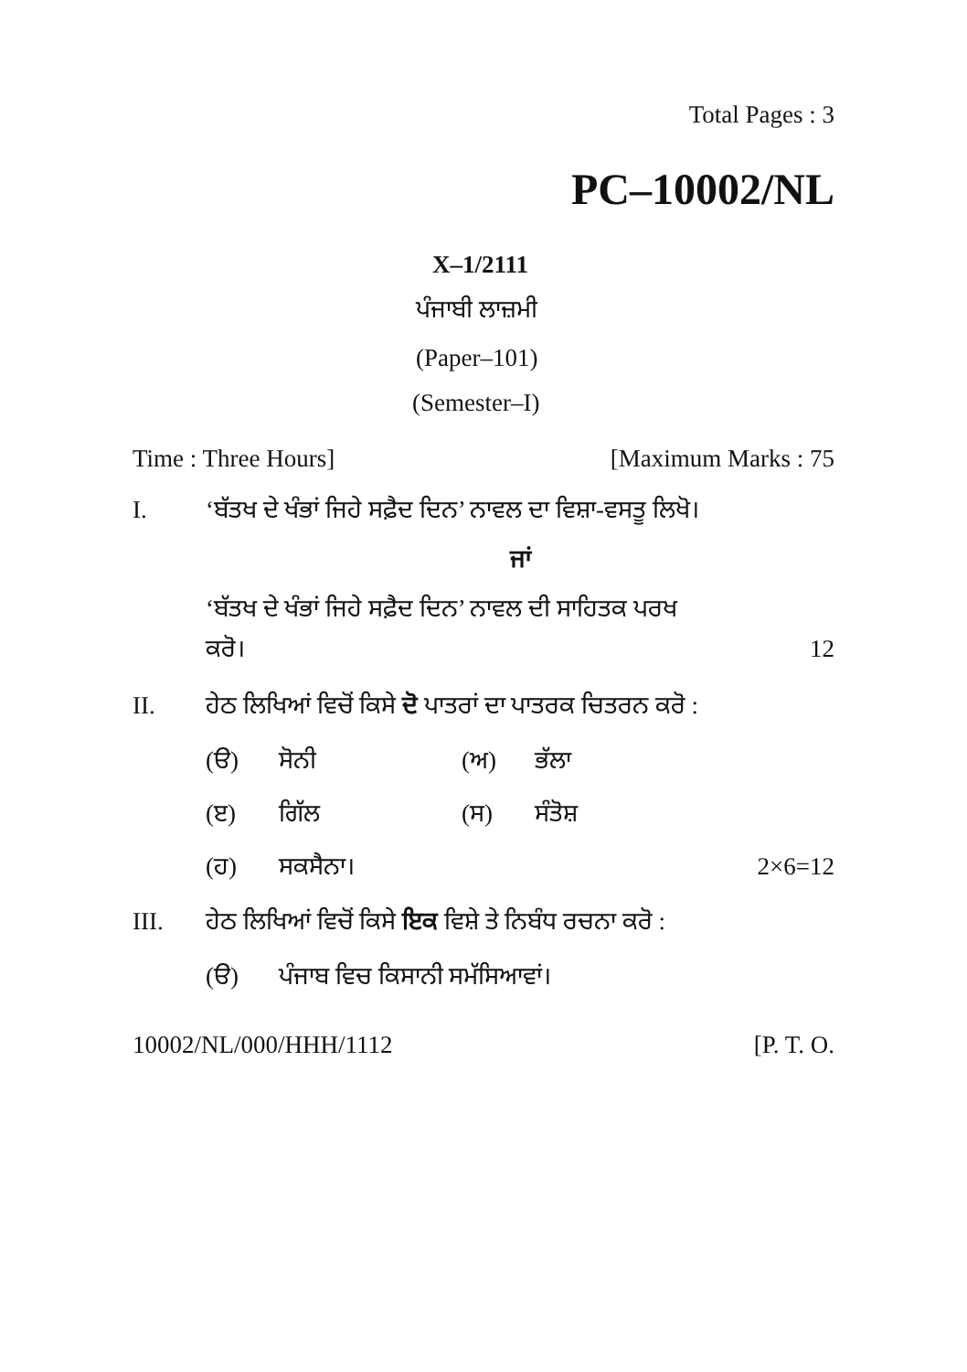Total Pages : 3
PC–10002/NL
X–1/2111
ਪੰਜਾਬੀ ਲਾਜ਼ਮੀ
(Paper–101)
(Semester–I)
Time : Three Hours] [Maximum Marks : 75
I. ‘ਬੱਤਖ ਦੇ ਖੰਭਾਂ ਜਿਹੇ ਸਫ਼ੈਦ ਦਿਨ’ ਨਾਵਲ ਦਾ ਵਿਸ਼ਾ-ਵਸਤੂ ਲਿਖੋ।
ਜਾਂ
‘ਬੱਤਖ ਦੇ ਖੰਭਾਂ ਜਿਹੇ ਸਫ਼ੈਦ ਦਿਨ’ ਨਾਵਲ ਦੀ ਸਾਹਿਤਕ ਪਰਖ
ਕਰੋ। 12
II. ਹੇਠ ਲਿਖਿਆਂ ਵਿਚੋਂ ਕਿਸੇ ਦੋ ਪਾਤਰਾਂ ਦਾ ਪਾਤਰਕ ਚਿਤਰਨ ਕਰੋ :
(ੳ) ਸੋਨੀ (ਅ) ਭੱਲਾ
(ੲ) ਗਿੱਲ (ਸ) ਸੰਤੋਸ਼
(ਹ) ਸਕਸੈਨਾ। 2×6=12
III. ਹੇਠ ਲਿਖਿਆਂ ਵਿਚੋਂ ਕਿਸੇ ਇਕ ਵਿਸ਼ੇ ਤੇ ਨਿਬੰਧ ਰਚਨਾ ਕਰੋ :
(ੳ) ਪੰਜਾਬ ਵਿਚ ਕਿਸਾਨੀ ਸਮੱਸਿਆਵਾਂ।
10002/NL/000/HHH/1112 [P. T. O.